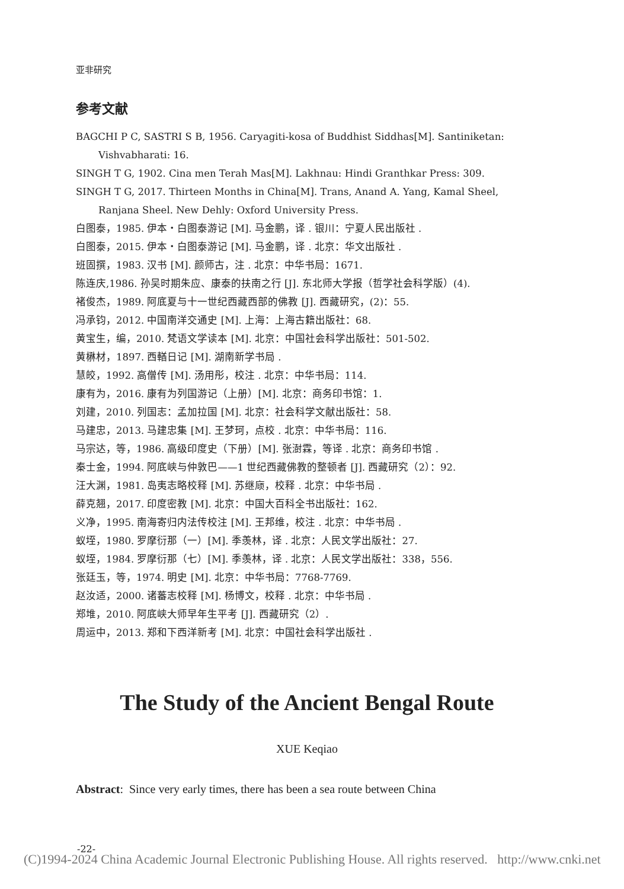亚非研究
参考文献
BAGCHI P C, SASTRI S B, 1956. Caryagiti-kosa of Buddhist Siddhas[M]. Santiniketan: Vishvabharati: 16.
SINGH T G, 1902. Cina men Terah Mas[M]. Lakhnau: Hindi Granthkar Press: 309.
SINGH T G, 2017. Thirteen Months in China[M]. Trans, Anand A. Yang, Kamal Sheel, Ranjana Sheel. New Dehly: Oxford University Press.
白图泰，1985. 伊本・白图泰游记 [M]. 马金鹏，译 . 银川：宁夏人民出版社 .
白图泰，2015. 伊本・白图泰游记 [M]. 马金鹏，译 . 北京：华文出版社 .
班固撰，1983. 汉书 [M]. 颜师古，注 . 北京：中华书局：1671.
陈连庆,1986. 孙吴时期朱应、康泰的扶南之行 [J]. 东北师大学报（哲学社会科学版）(4).
褚俊杰，1989. 阿底夏与十一世纪西藏西部的佛教 [J]. 西藏研究，(2)：55.
冯承钧，2012. 中国南洋交通史 [M]. 上海：上海古籍出版社：68.
黄宝生，编，2010. 梵语文学读本 [M]. 北京：中国社会科学出版社：501-502.
黄楙材，1897. 西輶日记 [M]. 湖南新学书局 .
慧皎，1992. 高僧传 [M]. 汤用彤，校注 . 北京：中华书局：114.
康有为，2016. 康有为列国游记（上册）[M]. 北京：商务印书馆：1.
刘建，2010. 列国志：孟加拉国 [M]. 北京：社会科学文献出版社：58.
马建忠，2013. 马建忠集 [M]. 王梦珂，点校 . 北京：中华书局：116.
马宗达，等，1986. 高级印度史（下册）[M]. 张澍霖，等译 . 北京：商务印书馆 .
秦士金，1994. 阿底峡与仲敦巴——1 世纪西藏佛教的整顿者 [J]. 西藏研究（2）：92.
汪大渊，1981. 岛夷志略校释 [M]. 苏继庼，校释 . 北京：中华书局 .
薛克翘，2017. 印度密教 [M]. 北京：中国大百科全书出版社：162.
义净，1995. 南海寄归内法传校注 [M]. 王邦维，校注 . 北京：中华书局 .
蚁垤，1980. 罗摩衍那（一）[M]. 季羡林，译 . 北京：人民文学出版社：27.
蚁垤，1984. 罗摩衍那（七）[M]. 季羡林，译 . 北京：人民文学出版社：338，556.
张廷玉，等，1974. 明史 [M]. 北京：中华书局：7768-7769.
赵汝适，2000. 诸蕃志校释 [M]. 杨博文，校释 . 北京：中华书局 .
郑堆，2010. 阿底峡大师早年生平考 [J]. 西藏研究（2）.
周运中，2013. 郑和下西洋新考 [M]. 北京：中国社会科学出版社 .
The Study of the Ancient Bengal Route
XUE Keqiao
Abstract: Since very early times, there has been a sea route between China
-22-
(C)1994-2024 China Academic Journal Electronic Publishing House. All rights reserved. http://www.cnki.net